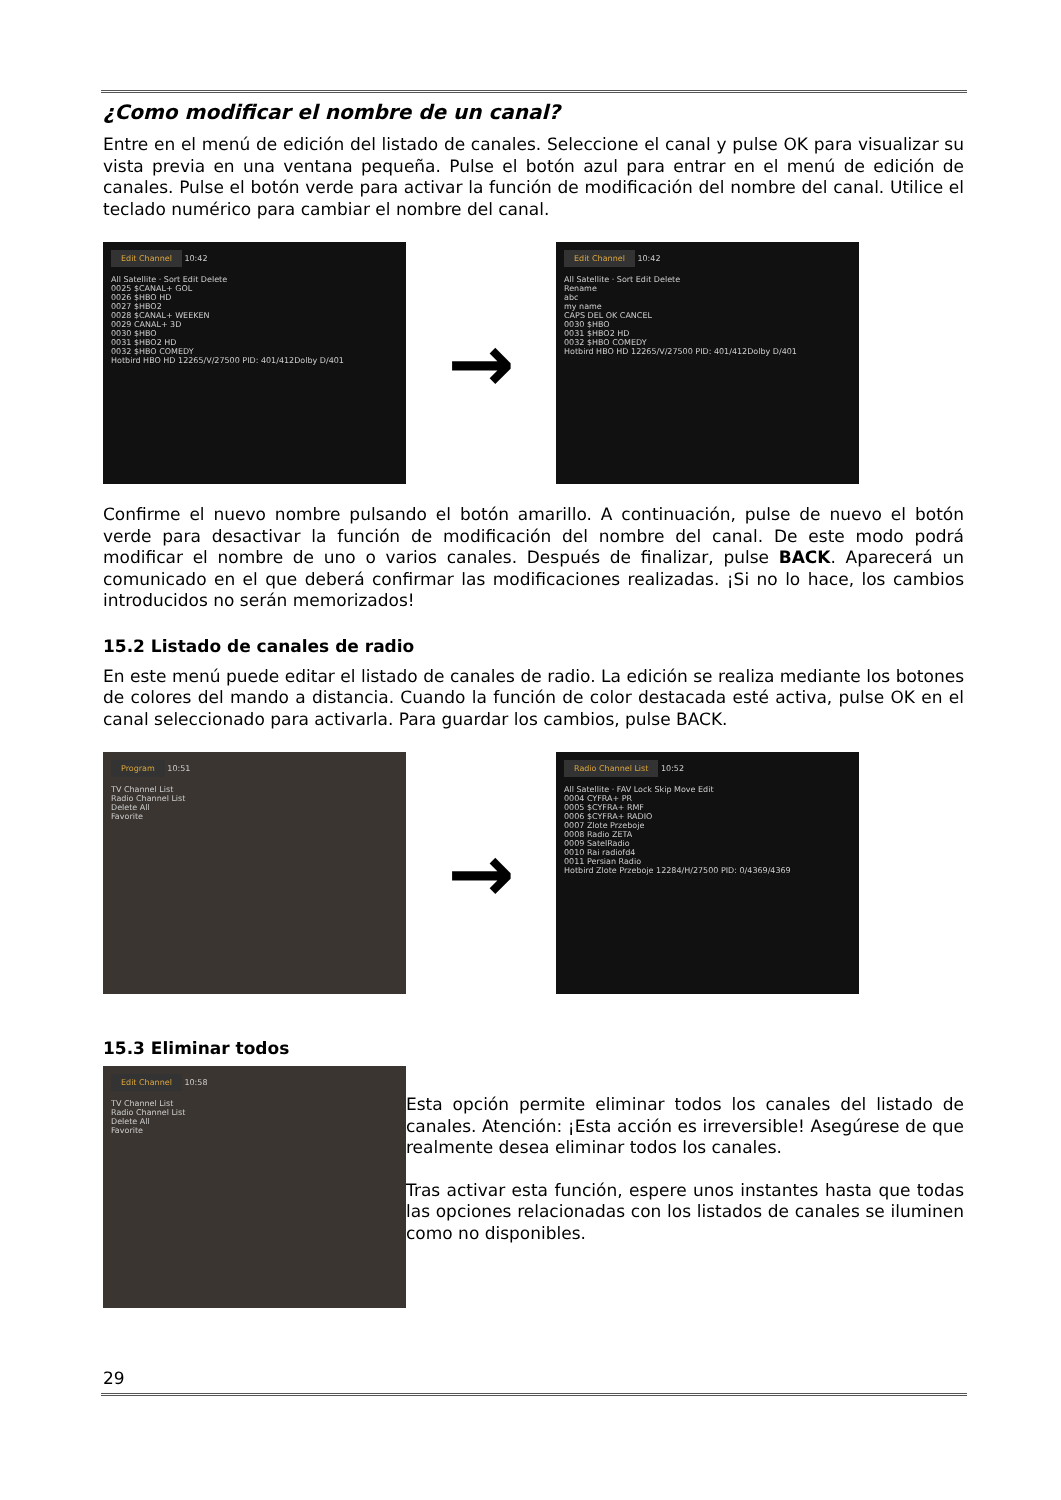¿Como modificar el nombre de un canal?
Entre en el menú de edición del listado de canales. Seleccione el canal y pulse OK para visualizar su vista previa en una ventana pequeña. Pulse el botón azul para entrar en el menú de edición de canales. Pulse el botón verde para activar la función de modificación del nombre del canal. Utilice el teclado numérico para cambiar el nombre del canal.
Edit Channel 10:42
All Satellite · Sort Edit Delete
0025 $CANAL+ GOL
0026 $HBO HD
0027 $HBO2
0028 $CANAL+ WEEKEN
0029 CANAL+ 3D
0030 $HBO
0031 $HBO2 HD
0032 $HBO COMEDY
Hotbird HBO HD 12265/V/27500 PID: 401/412Dolby D/401
→
Edit Channel 10:42
All Satellite · Sort Edit Delete
Rename
abc
my name
CAPS DEL OK CANCEL
0030 $HBO
0031 $HBO2 HD
0032 $HBO COMEDY
Hotbird HBO HD 12265/V/27500 PID: 401/412Dolby D/401
Confirme el nuevo nombre pulsando el botón amarillo. A continuación, pulse de nuevo el botón verde para desactivar la función de modificación del nombre del canal. De este modo podrá modificar el nombre de uno o varios canales. Después de finalizar, pulse BACK. Aparecerá un comunicado en el que deberá confirmar las modificaciones realizadas. ¡Si no lo hace, los cambios introducidos no serán memorizados!
15.2 Listado de canales de radio
En este menú puede editar el listado de canales de radio. La edición se realiza mediante los botones de colores del mando a distancia. Cuando la función de color destacada esté activa, pulse OK en el canal seleccionado para activarla. Para guardar los cambios, pulse BACK.
Program 10:51
TV Channel List
Radio Channel List
Delete All
Favorite
→
Radio Channel List 10:52
All Satellite · FAV Lock Skip Move Edit
0004 CYFRA+ PR
0005 $CYFRA+ RMF
0006 $CYFRA+ RADIO
0007 Zlote Przeboje
0008 Radio ZETA
0009 SatelRadio
0010 Rai radiofd4
0011 Persian Radio
Hotbird Zlote Przeboje 12284/H/27500 PID: 0/4369/4369
15.3 Eliminar todos
Edit Channel 10:58
TV Channel List
Radio Channel List
Delete All
Favorite
Esta opción permite eliminar todos los canales del listado de canales. Atención: ¡Esta acción es irreversible! Asegúrese de que realmente desea eliminar todos los canales.
Tras activar esta función, espere unos instantes hasta que todas las opciones relacionadas con los listados de canales se iluminen como no disponibles.
29